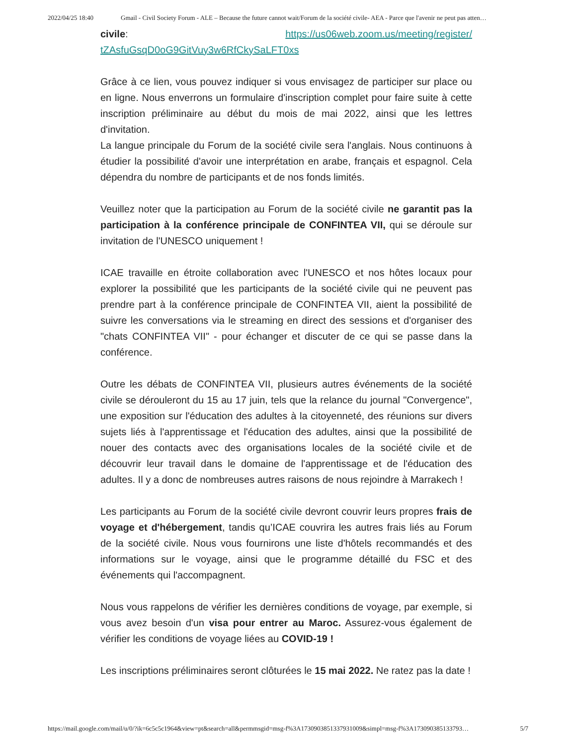2022/04/25 18:40 Gmail - Civil Society Forum - ALE – Because the future cannot wait/Forum de la société civile- AEA - Parce que l'avenir ne peut pas atten…
civile: https://us06web.zoom.us/meeting/register/
tZAsfuGsqD0oG9GitVuy3w6RfCkySaLFT0xs
Grâce à ce lien, vous pouvez indiquer si vous envisagez de participer sur place ou en ligne. Nous enverrons un formulaire d'inscription complet pour faire suite à cette inscription préliminaire au début du mois de mai 2022, ainsi que les lettres d'invitation.
La langue principale du Forum de la société civile sera l'anglais. Nous continuons à étudier la possibilité d'avoir une interprétation en arabe, français et espagnol. Cela dépendra du nombre de participants et de nos fonds limités.
Veuillez noter que la participation au Forum de la société civile ne garantit pas la participation à la conférence principale de CONFINTEA VII, qui se déroule sur invitation de l'UNESCO uniquement !
ICAE travaille en étroite collaboration avec l'UNESCO et nos hôtes locaux pour explorer la possibilité que les participants de la société civile qui ne peuvent pas prendre part à la conférence principale de CONFINTEA VII, aient la possibilité de suivre les conversations via le streaming en direct des sessions et d'organiser des "chats CONFINTEA VII" - pour échanger et discuter de ce qui se passe dans la conférence.
Outre les débats de CONFINTEA VII, plusieurs autres événements de la société civile se dérouleront du 15 au 17 juin, tels que la relance du journal "Convergence", une exposition sur l'éducation des adultes à la citoyenneté, des réunions sur divers sujets liés à l'apprentissage et l'éducation des adultes, ainsi que la possibilité de nouer des contacts avec des organisations locales de la société civile et de découvrir leur travail dans le domaine de l'apprentissage et de l'éducation des adultes. Il y a donc de nombreuses autres raisons de nous rejoindre à Marrakech !
Les participants au Forum de la société civile devront couvrir leurs propres frais de voyage et d'hébergement, tandis qu’ICAE couvrira les autres frais liés au Forum de la société civile. Nous vous fournirons une liste d'hôtels recommandés et des informations sur le voyage, ainsi que le programme détaillé du FSC et des événements qui l'accompagnent.
Nous vous rappelons de vérifier les dernières conditions de voyage, par exemple, si vous avez besoin d'un visa pour entrer au Maroc. Assurez-vous également de vérifier les conditions de voyage liées au COVID-19 !
Les inscriptions préliminaires seront clôturées le 15 mai 2022. Ne ratez pas la date !
https://mail.google.com/mail/u/0/?ik=6c5c5c1964&view=pt&search=all&permmsgid=msg-f%3A1730903851337931009&simpl=msg-f%3A173090385133793… 5/7